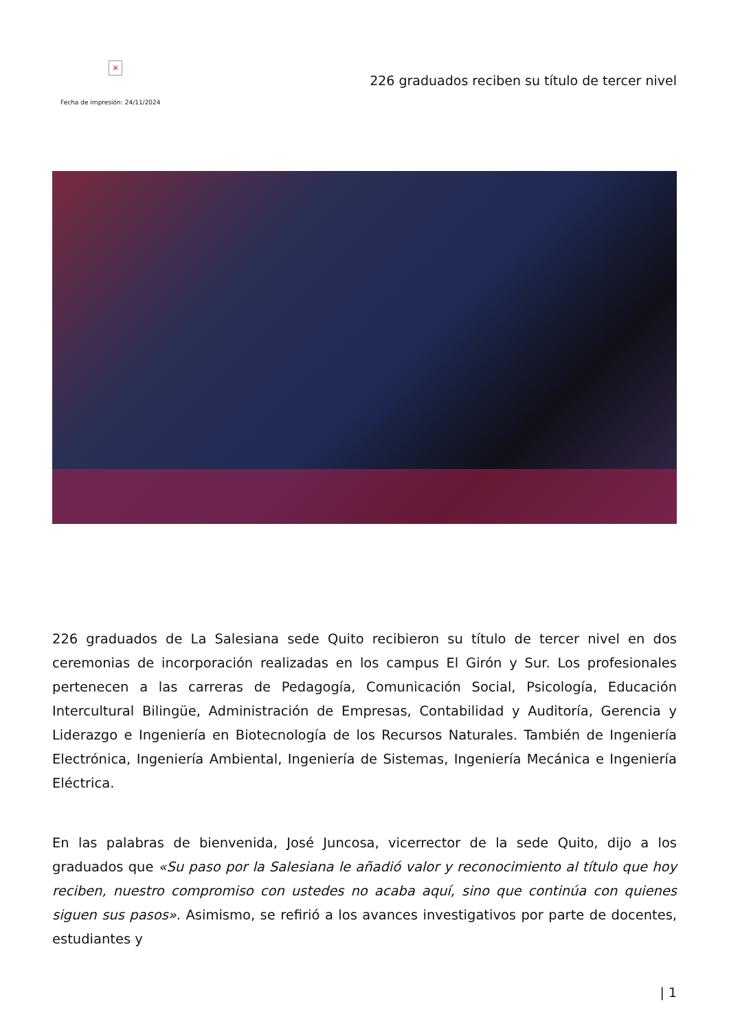×
Fecha de impresión: 24/11/2024
226 graduados reciben su título de tercer nivel
226 graduados de La Salesiana sede Quito recibieron su título de tercer nivel en dos ceremonias de incorporación realizadas en los campus El Girón y Sur. Los profesionales pertenecen a las carreras de Pedagogía, Comunicación Social, Psicología, Educación Intercultural Bilingüe, Administración de Empresas, Contabilidad y Auditoría, Gerencia y Liderazgo e Ingeniería en Biotecnología de los Recursos Naturales. También de Ingeniería Electrónica, Ingeniería Ambiental, Ingeniería de Sistemas, Ingeniería Mecánica e Ingeniería Eléctrica.
En las palabras de bienvenida, José Juncosa, vicerrector de la sede Quito, dijo a los graduados que «Su paso por la Salesiana le añadió valor y reconocimiento al título que hoy reciben, nuestro compromiso con ustedes no acaba aquí, sino que continúa con quienes siguen sus pasos». Asimismo, se refirió a los avances investigativos por parte de docentes, estudiantes y
| 1